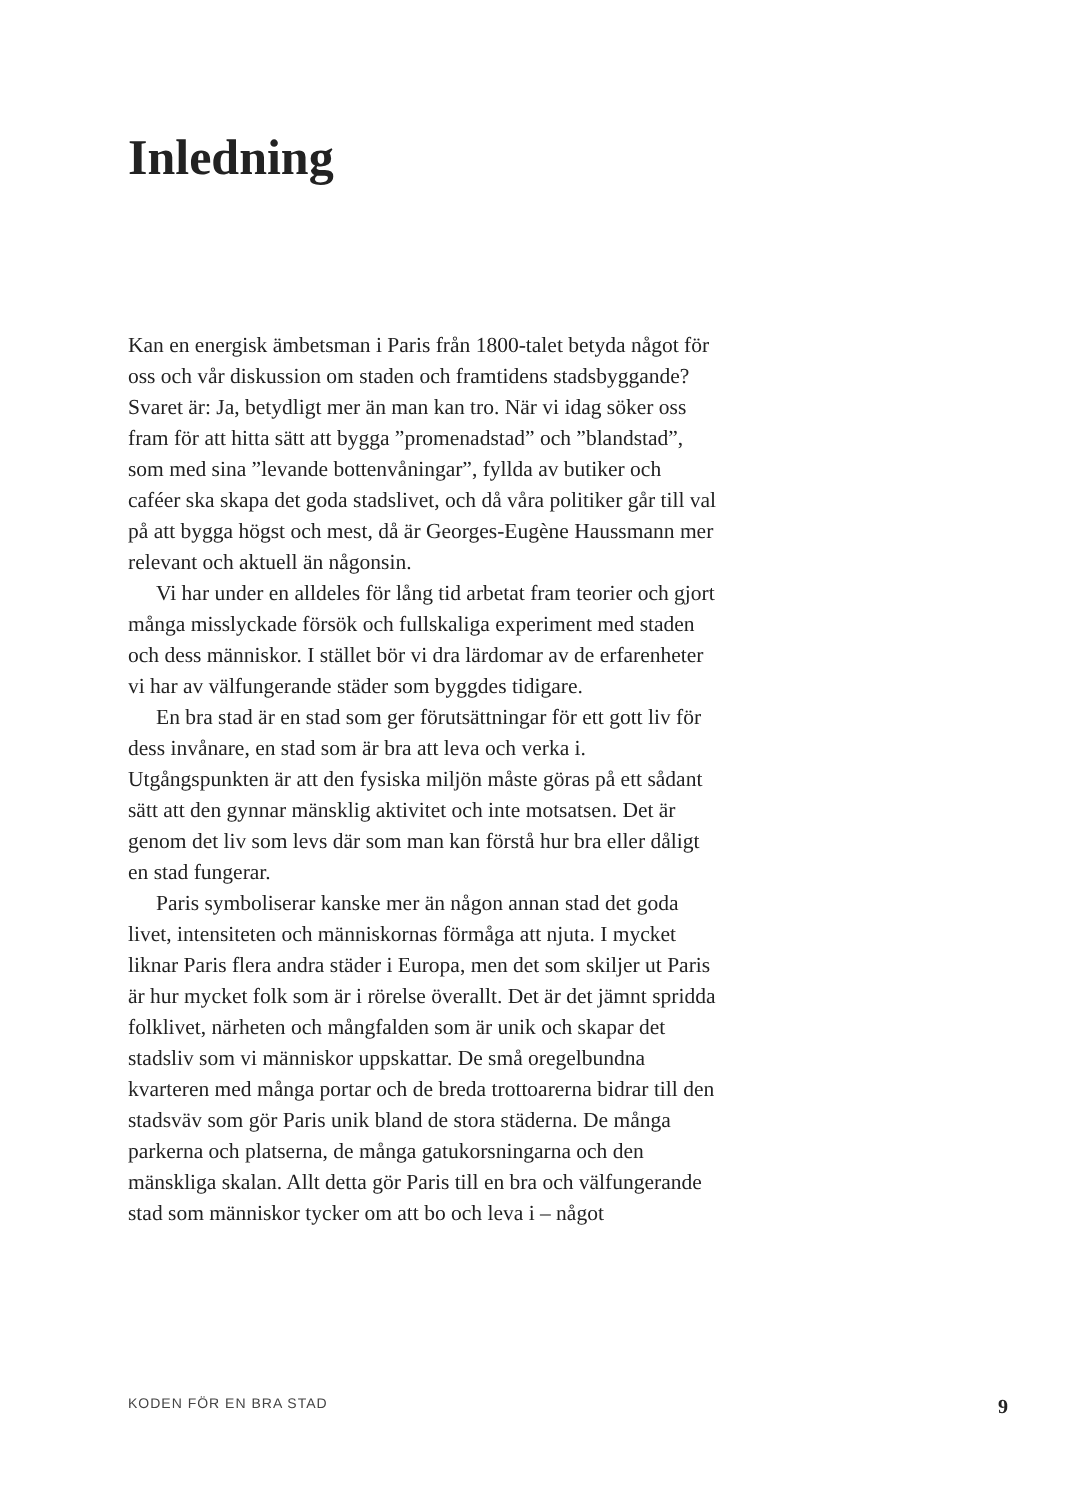Inledning
Kan en energisk ämbetsman i Paris från 1800-talet betyda något för oss och vår diskussion om staden och framtidens stadsbyggande? Svaret är: Ja, betydligt mer än man kan tro. När vi idag söker oss fram för att hitta sätt att bygga ”promenadstad” och ”blandstad”, som med sina ”levande bottenvåningar”, fyllda av butiker och caféer ska skapa det goda stadslivet, och då våra politiker går till val på att bygga högst och mest, då är Georges-Eugène Haussmann mer relevant och aktuell än någonsin.
Vi har under en alldeles för lång tid arbetat fram teorier och gjort många misslyckade försök och fullskaliga experiment med staden och dess människor. I stället bör vi dra lärdomar av de erfarenheter vi har av välfungerande städer som byggdes tidigare.
En bra stad är en stad som ger förutsättningar för ett gott liv för dess invånare, en stad som är bra att leva och verka i. Utgångspunkten är att den fysiska miljön måste göras på ett sådant sätt att den gynnar mänsklig aktivitet och inte motsatsen. Det är genom det liv som levs där som man kan förstå hur bra eller dåligt en stad fungerar.
Paris symboliserar kanske mer än någon annan stad det goda livet, intensiteten och människornas förmåga att njuta. I mycket liknar Paris flera andra städer i Europa, men det som skiljer ut Paris är hur mycket folk som är i rörelse överallt. Det är det jämnt spridda folklivet, närheten och mångfalden som är unik och skapar det stadsliv som vi människor uppskattar. De små oregelbundna kvarteren med många portar och de breda trottoarerna bidrar till den stadsväv som gör Paris unik bland de stora städerna. De många parkerna och platserna, de många gatukorsningarna och den mänskliga skalan. Allt detta gör Paris till en bra och välfungerande stad som människor tycker om att bo och leva i – något
KODEN FÖR EN BRA STAD 9